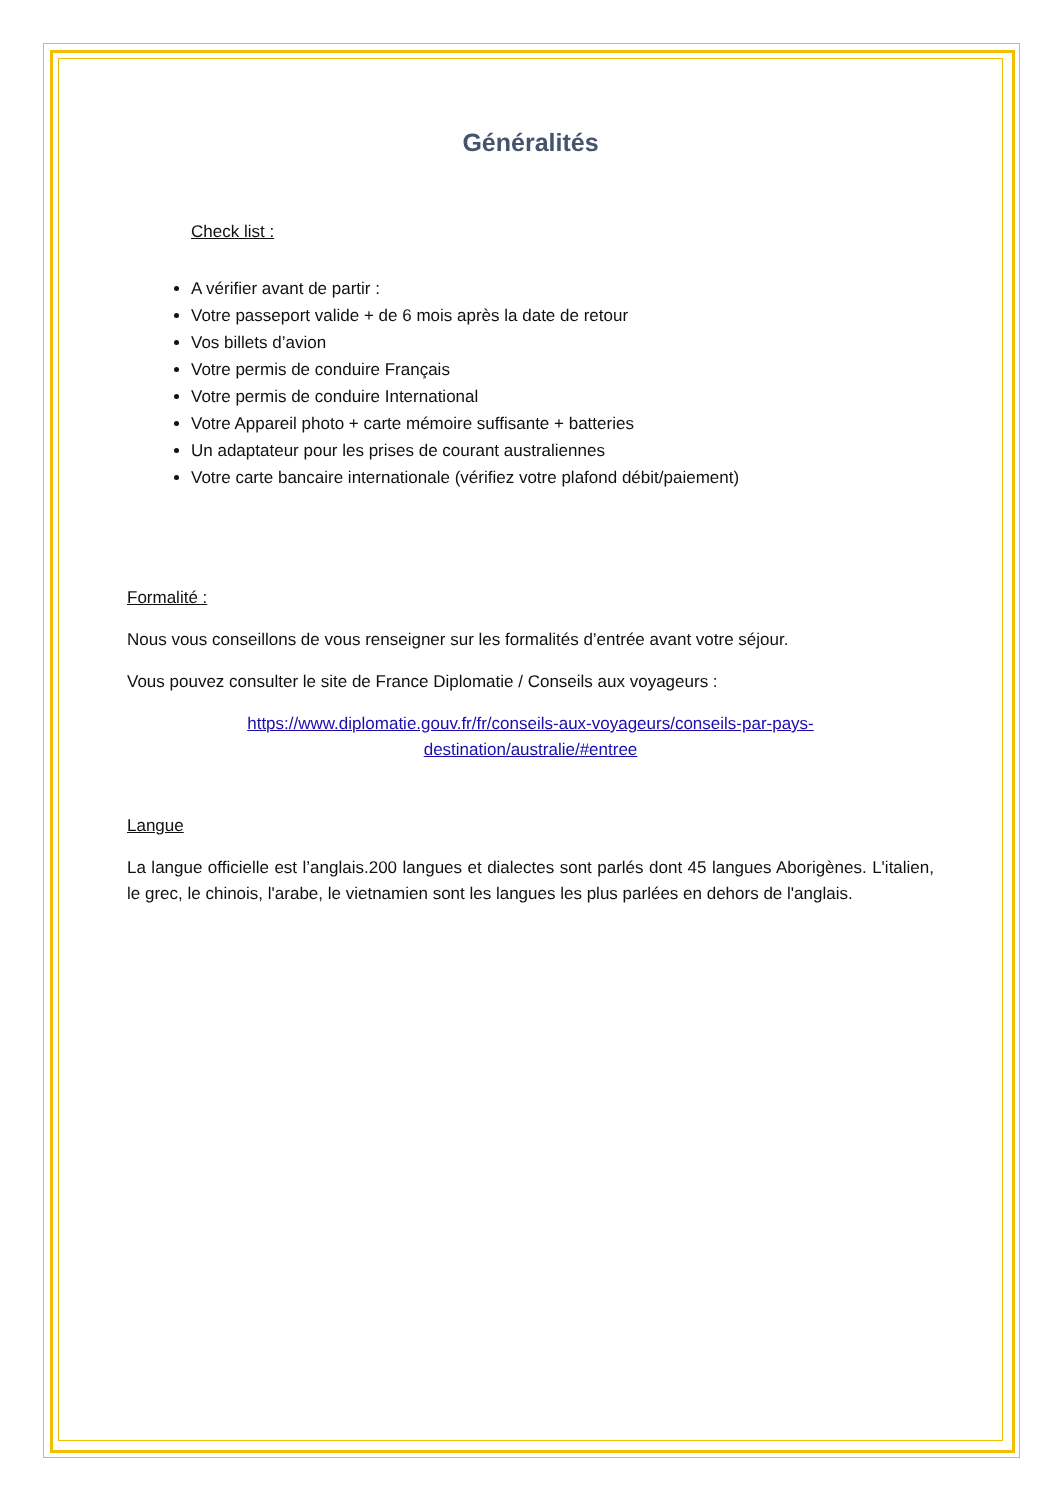Généralités
Check list :
A vérifier avant de partir :
Votre passeport valide + de 6 mois après la date de retour
Vos billets d’avion
Votre permis de conduire Français
Votre permis de conduire International
Votre Appareil photo + carte mémoire suffisante + batteries
Un adaptateur pour les prises de courant australiennes
Votre carte bancaire internationale (vérifiez votre plafond débit/paiement)
Formalité :
Nous vous conseillons de vous renseigner sur les formalités d’entrée avant votre séjour.
Vous pouvez consulter le site de France Diplomatie / Conseils aux voyageurs :
https://www.diplomatie.gouv.fr/fr/conseils-aux-voyageurs/conseils-par-pays-
destination/australie/#entree
Langue
La langue officielle est l’anglais.200 langues et dialectes sont parlés dont 45 langues Aborigènes. L'italien, le grec, le chinois, l'arabe, le vietnamien sont les langues les plus parlées en dehors de l'anglais.